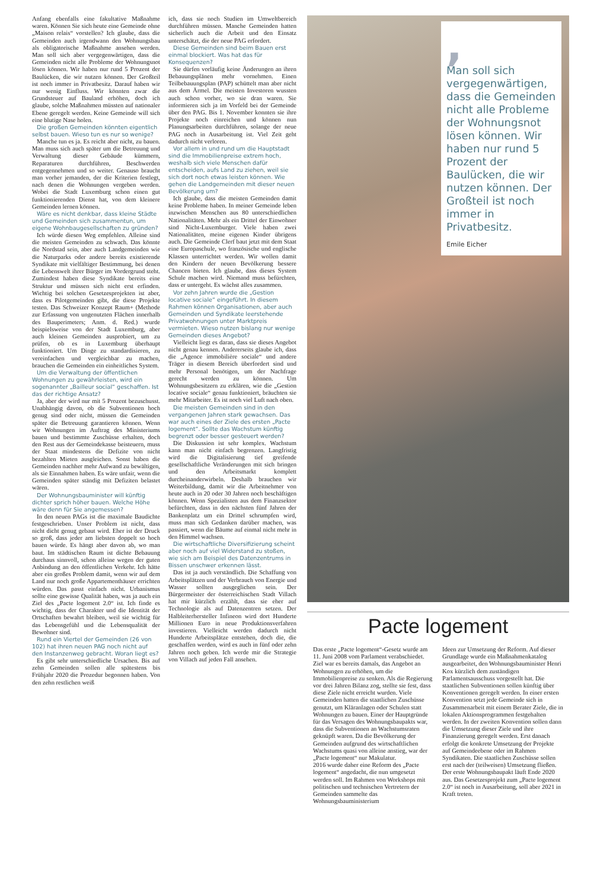Anfang ebenfalls eine fakultative Maßnahme waren. Können Sie sich heute eine Gemeinde ohne „Maison relais“ vorstellen? Ich glaube, dass die Gemeinden auch irgendwann den Wohnungsbau als obligatorische Maßnahme ansehen werden. Man soll sich aber vergegenwärtigen, dass die Gemeinden nicht alle Probleme der Wohnungsnot lösen können. Wir haben nur rund 5 Prozent der Baulücken, die wir nutzen können. Der Großteil ist noch immer in Privatbesitz. Darauf haben wir nur wenig Einfluss. Wir könnten zwar die Grundsteuer auf Bauland erhöhen, doch ich glaube, solche Maßnahmen müssten auf nationaler Ebene geregelt werden. Keine Gemeinde will sich eine blutige Nase holen.
Die großen Gemeinden könnten eigentlich selbst bauen. Wieso tun es nur so wenige?
Manche tun es ja. Es reicht aber nicht, zu bauen. Man muss sich auch später um die Betreuung und Verwaltung dieser Gebäude kümmern, Reparaturen durchführen, Beschwerden entgegennehmen und so weiter. Genauso braucht man vorher jemanden, der die Kriterien festlegt, nach denen die Wohnungen vergeben werden. Wobei die Stadt Luxemburg schon einen gut funktionierenden Dienst hat, von dem kleinere Gemeinden lernen können.
Wäre es nicht denkbar, dass kleine Städte und Gemeinden sich zusammentun, um eigene Wohnbaugesellschaften zu gründen?
Ich würde diesen Weg empfehlen. Alleine sind die meisten Gemeinden zu schwach. Das könnte die Nordstad sein, aber auch Landgemeinden wie die Naturparks oder andere bereits existierende Syndikate mit vielfältiger Bestimmung, bei denen die Lebenswelt ihrer Bürger im Vordergrund steht. Zumindest haben diese Syndikate bereits eine Struktur und müssen sich nicht erst erfinden. Wichtig bei solchen Gesetzesprojekten ist aber, dass es Pilotgemeinden gibt, die diese Projekte testen. Das Schweizer Konzept Raum+ (Methode zur Erfassung von ungenutzten Flächen innerhalb des Bauperimeters; Anm. d. Red.) wurde beispielsweise von der Stadt Luxemburg, aber auch kleinen Gemeinden ausprobiert, um zu prüfen, ob es in Luxemburg überhaupt funktioniert. Um Dinge zu standardisieren, zu vereinfachen und vergleichbar zu machen, brauchen die Gemeinden ein einheitliches System.
Um die Verwaltung der öffentlichen Wohnungen zu gewährleisten, wird ein sogenannter „Bailleur social“ geschaffen. Ist das der richtige Ansatz?
Ja, aber der wird nur mit 5 Prozent bezuschusst. Unabhängig davon, ob die Subventionen hoch genug sind oder nicht, müssen die Gemeinden später die Betreuung garantieren können. Wenn wir Wohnungen im Auftrag des Ministeriums bauen und bestimmte Zuschüsse erhalten, doch den Rest aus der Gemeindekasse beisteuern, muss der Staat mindestens die Defizite von nicht bezahlten Mieten ausgleichen. Sonst haben die Gemeinden nachher mehr Aufwand zu bewältigen, als sie Einnahmen haben. Es wäre unfair, wenn die Gemeinden später ständig mit Defiziten belastet wären.
Der Wohnungsbauminister will künftig dichter sprich höher bauen. Welche Höhe wäre denn für Sie angemessen?
In den neuen PAGs ist die maximale Baudichte festgeschrieben. Unser Problem ist nicht, dass nicht dicht genug gebaut wird. Eher ist der Druck so groß, dass jeder am liebsten doppelt so hoch bauen würde. Es hängt aber davon ab, wo man baut. Im städtischen Raum ist dichte Bebauung durchaus sinnvoll, schon alleine wegen der guten Anbindung an den öffentlichen Verkehr. Ich hätte aber ein großes Problem damit, wenn wir auf dem Land nur noch große Appartementhäuser errichten würden. Das passt einfach nicht. Urbanismus sollte eine gewisse Qualität haben, was ja auch ein Ziel des „Pacte logement 2.0“ ist. Ich finde es wichtig, dass der Charakter und die Identität der Ortschaften bewahrt bleiben, weil sie wichtig für das Lebensgefühl und die Lebensqualität der Bewohner sind.
Rund ein Viertel der Gemeinden (26 von 102) hat ihren neuen PAG noch nicht auf den Instanzenweg gebracht. Woran liegt es?
Es gibt sehr unterschiedliche Ursachen. Bis auf zehn Gemeinden sollen alle spätestens bis Frühjahr 2020 die Prozedur begonnen haben. Von den zehn restlichen weiß
ich, dass sie noch Studien im Umweltbereich durchführen müssen. Manche Gemeinden hatten sicherlich auch die Arbeit und den Einsatz unterschätzt, die der neue PAG erfordert.
Diese Gemeinden sind beim Bauen erst einmal blockiert. Was hat das für Konsequenzen?
Sie dürfen vorläufig keine Änderungen an ihren Bebauungsplänen mehr vornehmen. Einen Teilbebauungsplan (PAP) schüttelt man aber nicht aus dem Ärmel. Die meisten Investoren wussten auch schon vorher, wo sie dran waren. Sie informieren sich ja im Vorfeld bei der Gemeinde über den PAG. Bis 1. November konnten sie ihre Projekte noch einreichen und können nun Planungsarbeiten durchführen, solange der neue PAG noch in Ausarbeitung ist. Viel Zeit geht dadurch nicht verloren.
Vor allem in und rund um die Hauptstadt sind die Immobilienpreise extrem hoch, weshalb sich viele Menschen dafür entscheiden, aufs Land zu ziehen, weil sie sich dort noch etwas leisten können. Wie gehen die Landgemeinden mit dieser neuen Bevölkerung um?
Ich glaube, dass die meisten Gemeinden damit keine Probleme haben. In meiner Gemeinde leben inzwischen Menschen aus 80 unterschiedlichen Nationalitäten. Mehr als ein Drittel der Einwohner sind Nicht-Luxemburger. Viele haben zwei Nationalitäten, meine eigenen Kinder übrigens auch. Die Gemeinde Clerf baut jetzt mit dem Staat eine Europaschule, wo französische und englische Klassen unterrichtet werden. Wir wollen damit den Kindern der neuen Bevölkerung bessere Chancen bieten. Ich glaube, dass dieses System Schule machen wird. Niemand muss befürchten, dass er untergeht. Es wächst alles zusammen.
Vor zehn Jahren wurde die „Gestion locative sociale“ eingeführt. In diesem Rahmen können Organisationen, aber auch Gemeinden und Syndikate leerstehende Privatwohnungen unter Marktpreis vermieten. Wieso nutzen bislang nur wenige Gemeinden dieses Angebot?
Vielleicht liegt es daran, dass sie dieses Angebot nicht genau kennen. Andererseits glaube ich, dass die „Agence immobilière sociale“ und andere Träger in diesem Bereich überfordert sind und mehr Personal benötigen, um der Nachfrage gerecht werden zu können. Um Wohnungsbesitzern zu erklären, wie die „Gestion locative sociale“ genau funktioniert, bräuchten sie mehr Mitarbeiter. Es ist noch viel Luft nach oben.
Die meisten Gemeinden sind in den vergangenen Jahren stark gewachsen. Das war auch eines der Ziele des ersten „Pacte logement“. Sollte das Wachstum künftig begrenzt oder besser gesteuert werden?
Die Diskussion ist sehr komplex. Wachstum kann man nicht einfach begrenzen. Langfristig wird die Digitalisierung tief greifende gesellschaftliche Veränderungen mit sich bringen und den Arbeitsmarkt komplett durcheinanderwirbeln. Deshalb brauchen wir Weiterbildung, damit wir die Arbeitnehmer von heute auch in 20 oder 30 Jahren noch beschäftigen können. Wenn Spezialisten aus dem Finanzsektor befürchten, dass in den nächsten fünf Jahren der Bankenplatz um ein Drittel schrumpfen wird, muss man sich Gedanken darüber machen, was passiert, wenn die Bäume auf einmal nicht mehr in den Himmel wachsen.
Die wirtschaftliche Diversifizierung scheint aber noch auf viel Widerstand zu stoßen, wie sich am Beispiel des Datenzentrums in Bissen unschwer erkennen lässt.
Das ist ja auch verständlich. Die Schaffung von Arbeitsplätzen und der Verbrauch von Energie und Wasser sollten ausgeglichen sein. Der Bürgermeister der österreichischen Stadt Villach hat mir kürzlich erzählt, dass sie eher auf Technologie als auf Datenzentren setzen. Der Halbleiterhersteller Infineon wird dort Hunderte Millionen Euro in neue Produktionsverfahren investieren. Vielleicht werden dadurch nicht Hunderte Arbeitsplätze entstehen, doch die, die geschaffen werden, wird es auch in fünf oder zehn Jahren noch geben. Ich werde mir die Strategie von Villach auf jeden Fall ansehen.
,
Man soll sich vergegen­wärtigen, dass die Gemeinden nicht alle Probleme der Wohnungsnot lösen können. Wir haben nur rund 5 Prozent der Baulücken, die wir nutzen können. Der Großteil ist noch immer in Privatbesitz.
Emile Eicher
Pacte logement
Das erste „Pacte logement“-Gesetz wurde am 11. Juni 2008 vom Parlament verabschiedet. Ziel war es bereits damals, das Angebot an Wohnungen zu erhöhen, um die Immobilienpreise zu senken. Als die Regierung vor drei Jahren Bilanz zog, stellte sie fest, dass diese Ziele nicht erreicht wurden. Viele Gemeinden hatten die staatlichen Zuschüsse genutzt, um Kläranlagen oder Schulen statt Wohnungen zu bauen. Einer der Hauptgründe für das Versagen des Wohnungsbaupakts war, dass die Subventionen an Wachstumsraten geknüpft waren. Da die Bevölkerung der Gemeinden aufgrund des wirtschaftlichen Wachstums quasi von alleine anstieg, war der „Pacte logement“ nur Makulatur.
2016 wurde daher eine Reform des „Pacte logement“ angedacht, die nun umgesetzt werden soll. Im Rahmen von Workshops mit politischen und technischen Vertretern der Gemeinden sammelte das Wohnungsbauministerium
Ideen zur Umsetzung der Reform. Auf dieser Grundlage wurde ein Maßnahmenkatalog ausgearbeitet, den Wohnungsbauminister Henri Kox kürzlich dem zuständigen Parlamentsausschuss vorgestellt hat. Die staatlichen Subventionen sollen künftig über Konventionen geregelt werden. In einer ersten Konvention setzt jede Gemeinde sich in Zusammenarbeit mit einem Berater Ziele, die in lokalen Aktionsprogrammen festgehalten werden. In der zweiten Konvention sollen dann die Umsetzung dieser Ziele und ihre Finanzierung geregelt werden. Erst danach erfolgt die konkrete Umsetzung der Projekte auf Gemeindeebene oder im Rahmen Syndikaten. Die staatlichen Zuschüsse sollen erst nach der (teilweisen) Umsetzung fließen.
Der erste Wohnungsbaupakt läuft Ende 2020 aus. Das Gesetzesprojekt zum „Pacte logement 2.0“ ist noch in Ausarbeitung, soll aber 2021 in Kraft treten.